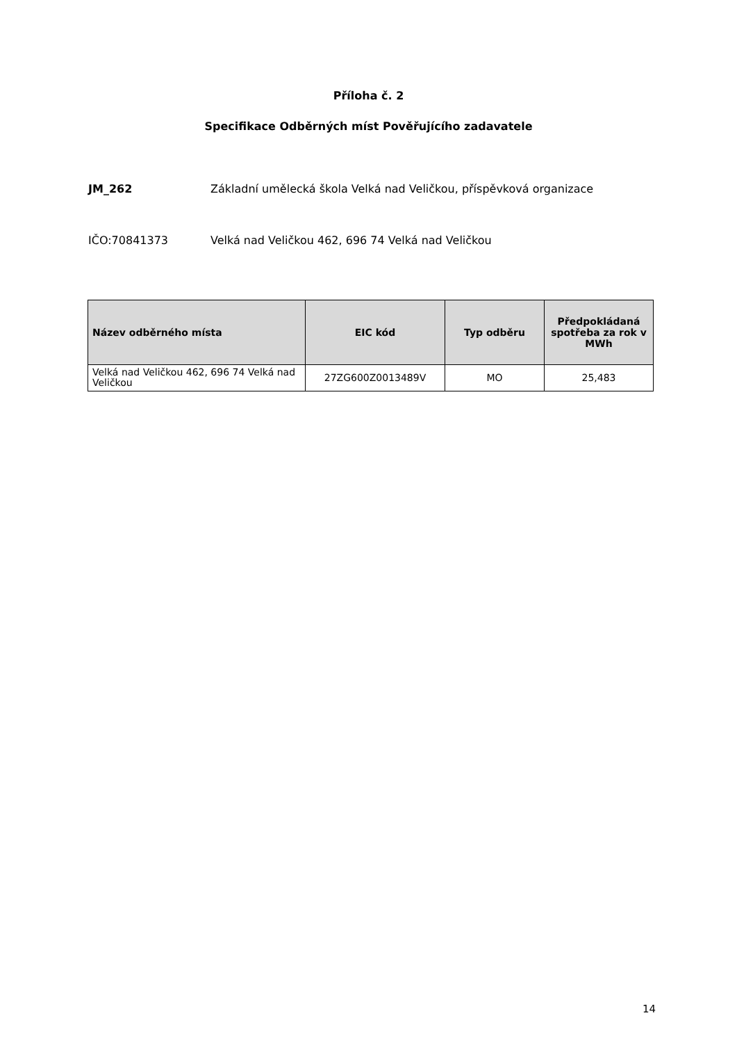Příloha č. 2
Specifikace Odběrných míst Pověřujícího zadavatele
JM_262 Základní umělecká škola Velká nad Veličkou, příspěvková organizace
IČO:70841373 Velká nad Veličkou 462, 696 74 Velká nad Veličkou
| Název odběrného místa | EIC kód | Typ odběru | Předpokládaná spotřeba za rok v MWh |
| --- | --- | --- | --- |
| Velká nad Veličkou 462, 696 74 Velká nad Veličkou | 27ZG600Z0013489V | MO | 25,483 |
14